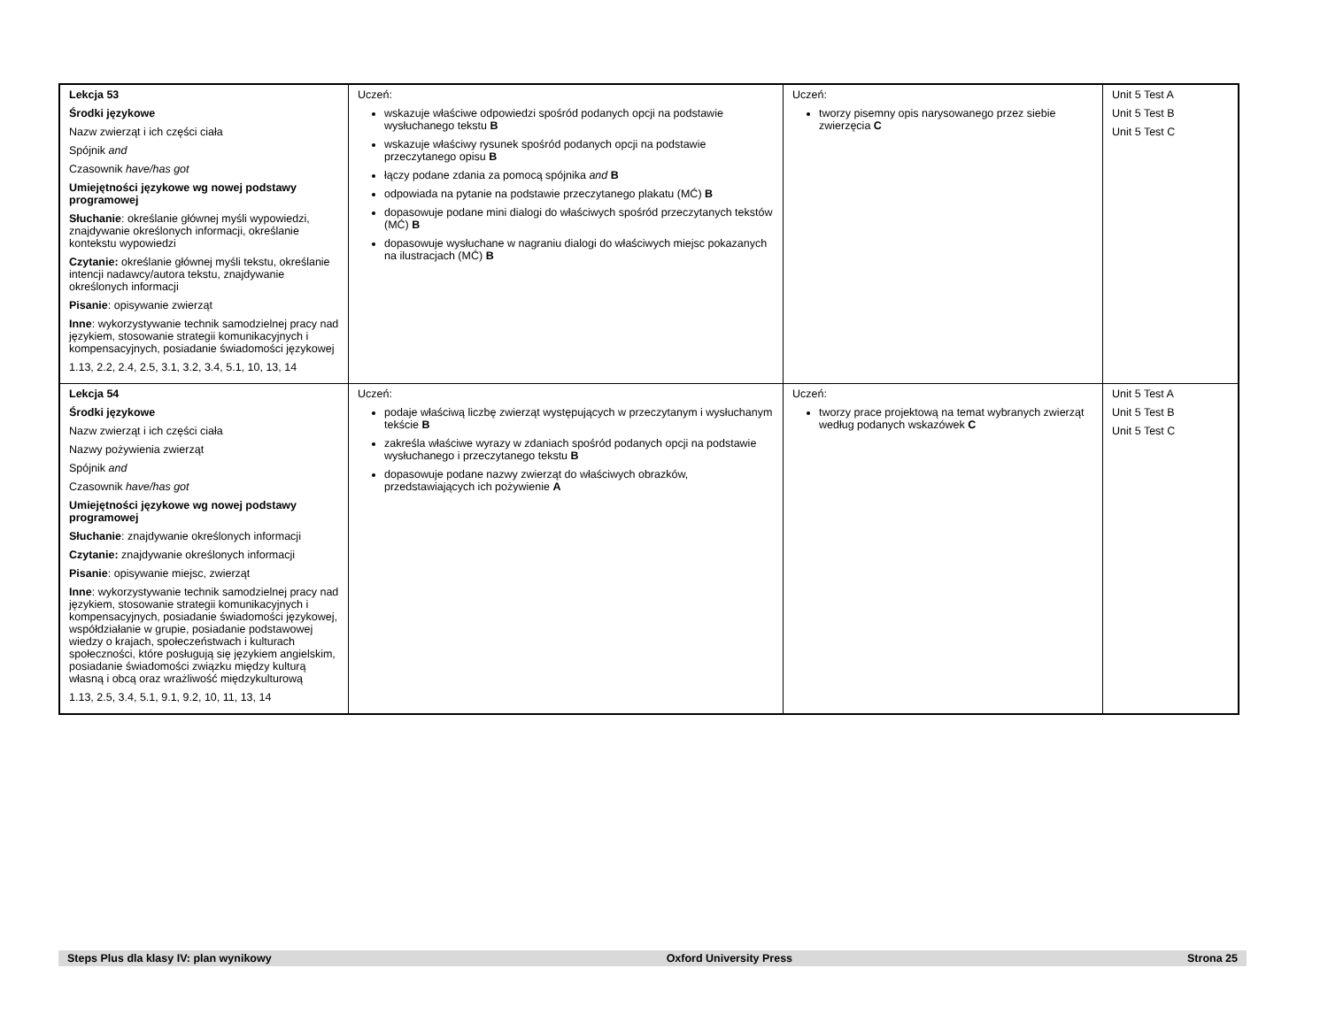| Lekcja 53 Środki językowe Nazw zwierząt i ich części ciała Spójnik and Czasownik have/has got Umiejętności językowe wg nowej podstawy programowej Słuchanie : określanie głównej myśli wypowiedzi, znajdywanie określonych informacji, określanie kontekstu wypowiedzi Czytanie: określanie głównej myśli tekstu, określanie intencji nadawcy/autora tekstu, znajdywanie określonych informacji Pisanie : opisywanie zwierząt Inne : wykorzystywanie technik samodzielnej pracy nad językiem, stosowanie strategii komunikacyjnych i kompensacyjnych, posiadanie świadomości językowej 1.13, 2.2, 2.4, 2.5, 3.1, 3.2, 3.4, 5.1, 10, 13, 14 | Uczeń: wskazuje właściwe odpowiedzi spośród podanych opcji na podstawie wysłuchanego tekstu B wskazuje właściwy rysunek spośród podanych opcji na podstawie przeczytanego opisu B łączy podane zdania za pomocą spójnika and B odpowiada na pytanie na podstawie przeczytanego plakatu (MĆ) B dopasowuje podane mini dialogi do właściwych spośród przeczytanych tekstów (MĆ) B dopasowuje wysłuchane w nagraniu dialogi do właściwych miejsc pokazanych na ilustracjach (MĆ) B | Uczeń: tworzy pisemny opis narysowanego przez siebie zwierzęcia C | Unit 5 Test A Unit 5 Test B Unit 5 Test C |
| Lekcja 54 Środki językowe Nazw zwierząt i ich części ciała Nazwy pożywienia zwierząt Spójnik and Czasownik have/has got Umiejętności językowe wg nowej podstawy programowej Słuchanie : znajdywanie określonych informacji Czytanie: znajdywanie określonych informacji Pisanie : opisywanie miejsc, zwierząt Inne : wykorzystywanie technik samodzielnej pracy nad językiem, stosowanie strategii komunikacyjnych i kompensacyjnych, posiadanie świadomości językowej, współdziałanie w grupie, posiadanie podstawowej wiedzy o krajach, społeczeństwach i kulturach społeczności, które posługują się językiem angielskim, posiadanie świadomości związku między kulturą własną i obcą oraz wrażliwość międzykulturową 1.13, 2.5, 3.4, 5.1, 9.1, 9.2, 10, 11, 13, 14 | Uczeń: podaje właściwą liczbę zwierząt występujących w przeczytanym i wysłuchanym tekście B zakreśla właściwe wyrazy w zdaniach spośród podanych opcji na podstawie wysłuchanego i przeczytanego tekstu B dopasowuje podane nazwy zwierząt do właściwych obrazków, przedstawiających ich pożywienie A | Uczeń: tworzy prace projektową na temat wybranych zwierząt według podanych wskazówek C | Unit 5 Test A Unit 5 Test B Unit 5 Test C |
Steps Plus dla klasy IV: plan wynikowy Oxford University Press Strona 25